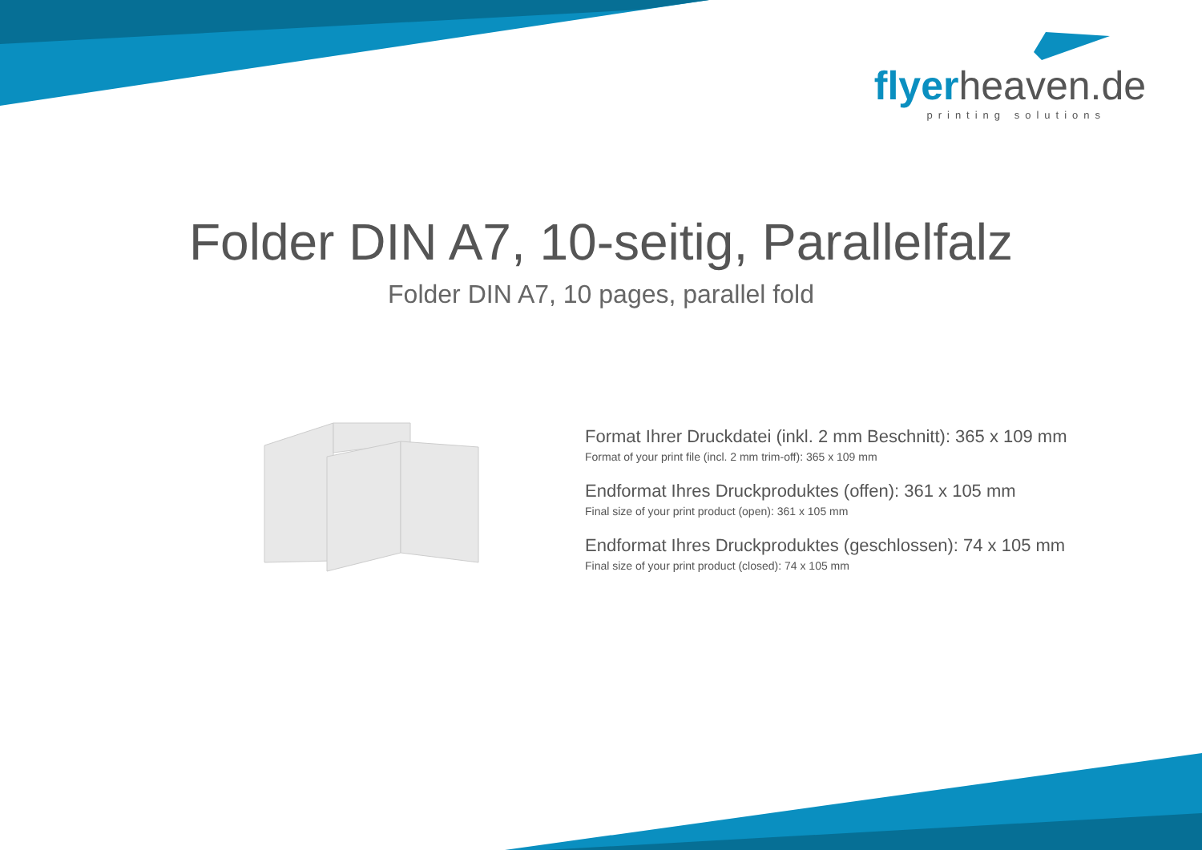flyerheaven.de
printing solutions
Folder DIN A7, 10-seitig, Parallelfalz
Folder DIN A7, 10 pages, parallel fold
Format Ihrer Druckdatei (inkl. 2 mm Beschnitt): 365 x 109 mm
Format of your print file (incl. 2 mm trim-off): 365 x 109 mm
Endformat Ihres Druckproduktes (offen): 361 x 105 mm
Final size of your print product (open): 361 x 105 mm
Endformat Ihres Druckproduktes (geschlossen): 74 x 105 mm
Final size of your print product (closed): 74 x 105 mm